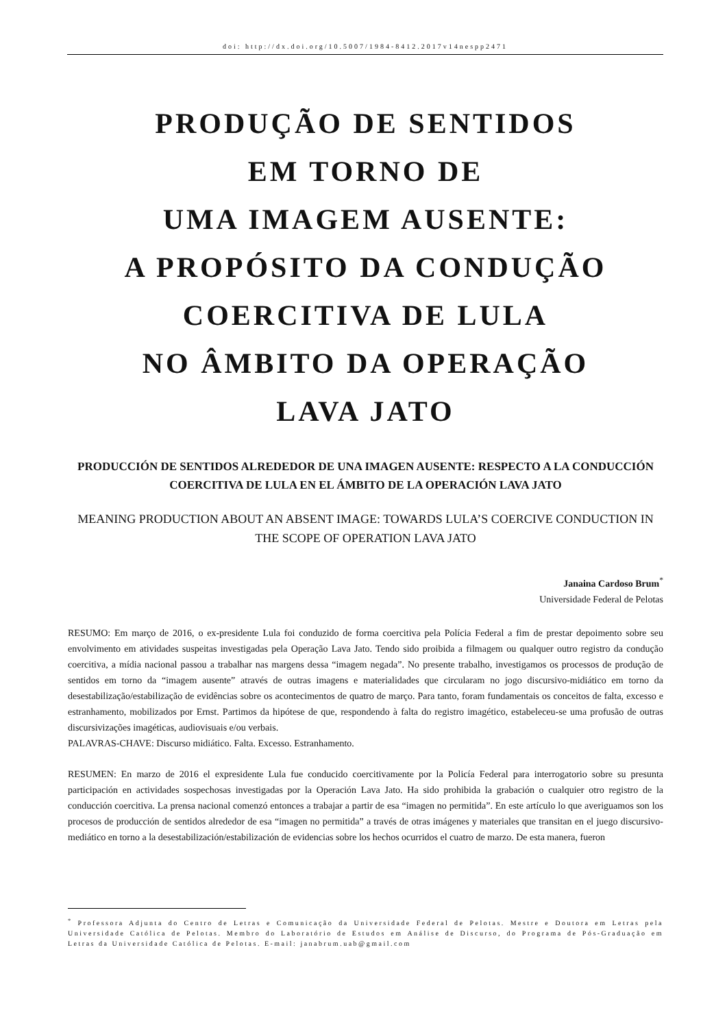doi: http://dx.doi.org/10.5007/1984-8412.2017v14nespp2471
PRODUÇÃO DE SENTIDOS
EM TORNO DE
UMA IMAGEM AUSENTE:
A PROPÓSITO DA CONDUÇÃO
COERCITIVA DE LULA
NO ÂMBITO DA OPERAÇÃO
LAVA JATO
PRODUCCIÓN DE SENTIDOS ALREDEDOR DE UNA IMAGEN AUSENTE: RESPECTO A LA CONDUCCIÓN COERCITIVA DE LULA EN EL ÁMBITO DE LA OPERACIÓN LAVA JATO
MEANING PRODUCTION ABOUT AN ABSENT IMAGE: TOWARDS LULA’S COERCIVE CONDUCTION IN THE SCOPE OF OPERATION LAVA JATO
Janaina Cardoso Brum<sup>*</sup>
Universidade Federal de Pelotas
RESUMO: Em março de 2016, o ex-presidente Lula foi conduzido de forma coercitiva pela Polícia Federal a fim de prestar depoimento sobre seu envolvimento em atividades suspeitas investigadas pela Operação Lava Jato. Tendo sido proibida a filmagem ou qualquer outro registro da condução coercitiva, a mídia nacional passou a trabalhar nas margens dessa “imagem negada”. No presente trabalho, investigamos os processos de produção de sentidos em torno da “imagem ausente” através de outras imagens e materialidades que circularam no jogo discursivo-midiático em torno da desestabilização/estabilização de evidências sobre os acontecimentos de quatro de março. Para tanto, foram fundamentais os conceitos de falta, excesso e estranhamento, mobilizados por Ernst. Partimos da hipótese de que, respondendo à falta do registro imagético, estabeleceu-se uma profusão de outras discursivizações imagéticas, audiovisuais e/ou verbais.
PALAVRAS-CHAVE: Discurso midiático. Falta. Excesso. Estranhamento.
RESUMEN: En marzo de 2016 el expresidente Lula fue conducido coercitivamente por la Policía Federal para interrogatorio sobre su presunta participación en actividades sospechosas investigadas por la Operación Lava Jato. Ha sido prohibida la grabación o cualquier otro registro de la conducción coercitiva. La prensa nacional comenzó entonces a trabajar a partir de esa “imagen no permitida”. En este artículo lo que averiguamos son los procesos de producción de sentidos alrededor de esa “imagen no permitida” a través de otras imágenes y materiales que transitan en el juego discursivo-mediático en torno a la desestabilización/estabilización de evidencias sobre los hechos ocurridos el cuatro de marzo. De esta manera, fueron
<sup>*</sup> Professora Adjunta do Centro de Letras e Comunicação da Universidade Federal de Pelotas. Mestre e Doutora em Letras pela Universidade Católica de Pelotas. Membro do Laboratório de Estudos em Análise de Discurso, do Programa de Pós-Graduação em Letras da Universidade Católica de Pelotas. E-mail: janabrum.uab@gmail.com